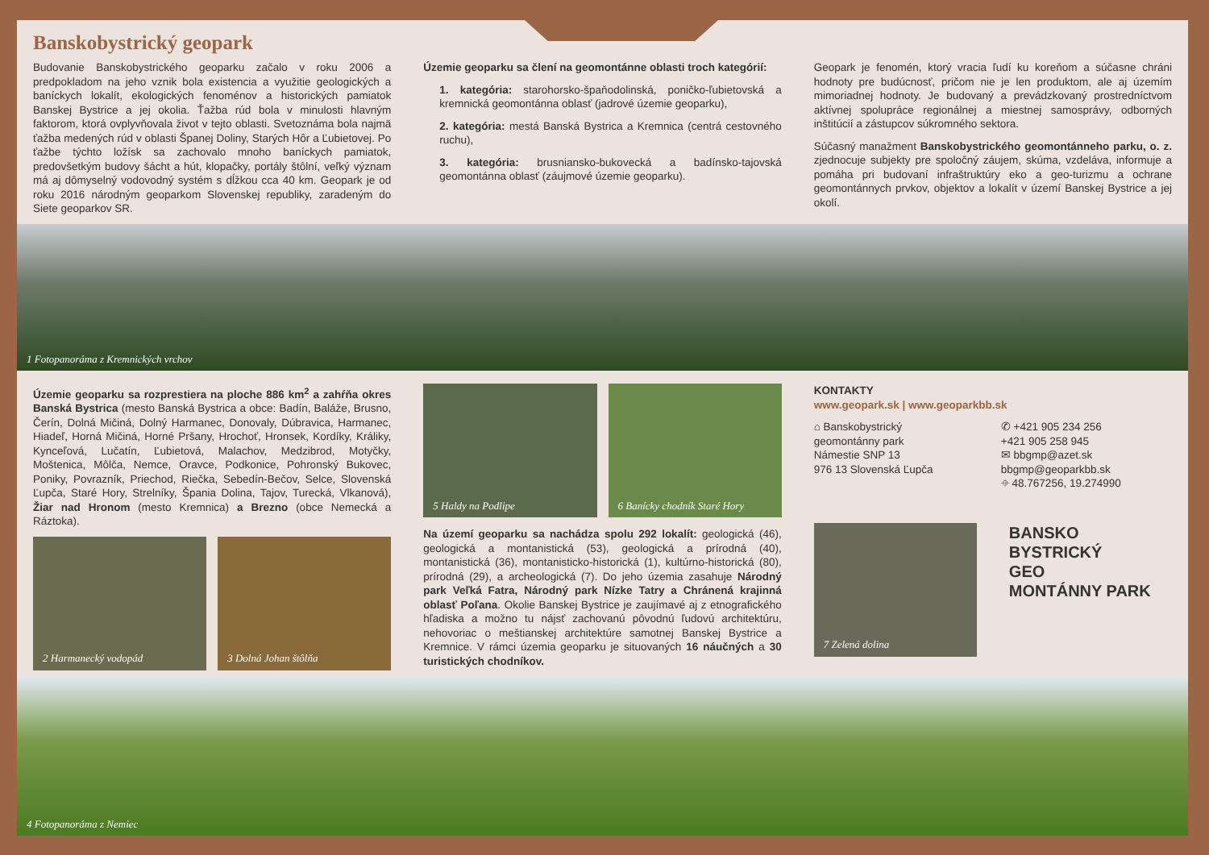Banskobystrický geopark
Budovanie Banskobystrického geoparku začalo v roku 2006 a predpokladom na jeho vznik bola existencia a využitie geologických a baníckych lokalít, ekologických fenoménov a historických pamiatok Banskej Bystrice a jej okolia. Ťažba rúd bola v minulosti hlavným faktorom, ktorá ovplyvňovala život v tejto oblasti. Svetoznáma bola najmä ťažba medených rúd v oblasti Španej Doliny, Starých Hôr a Ľubietovej. Po ťažbe týchto ložísk sa zachovalo mnoho baníckych pamiatok, predovšetkým budovy šácht a hút, klopačky, portály štôlní, veľký význam má aj dômyselný vodovodný systém s dĺžkou cca 40 km. Geopark je od roku 2016 národným geoparkom Slovenskej republiky, zaradeným do Siete geoparkov SR.
Územie geoparku sa člení na geomontánne oblasti troch kategórií:
1. kategória: starohorsko-špaňodolinská, poničko-ľubietovská a kremnická geomontánna oblasť (jadrové územie geoparku),
2. kategória: mestá Banská Bystrica a Kremnica (centrá cestovného ruchu),
3. kategória: brusniansko-bukovecká a badínsko-tajovská geomontánna oblasť (záujmové územie geoparku).
Geopark je fenomén, ktorý vracia ľudí ku koreňom a súčasne chráni hodnoty pre budúcnosť, pričom nie je len produktom, ale aj územím mimoriadnej hodnoty. Je budovaný a prevádzkovaný prostredníctvom aktívnej spolupráce regionálnej a miestnej samosprávy, odborných inštitúcií a zástupcov súkromného sektora.
Súčasný manažment Banskobystrického geomontánneho parku, o. z. zjednocuje subjekty pre spoločný záujem, skúma, vzdeláva, informuje a pomáha pri budovaní infraštruktúry eko a geo-turizmu a ochrane geomontánnych prvkov, objektov a lokalít v území Banskej Bystrice a jej okolí.
1 Fotopanoráma z Kremnických vrchov
Územie geoparku sa rozprestiera na ploche 886 km<sup>2</sup> a zahŕňa okres Banská Bystrica (mesto Banská Bystrica a obce: Badín, Baláže, Brusno, Čerín, Dolná Mičiná, Dolný Harmanec, Donovaly, Dúbravica, Harmanec, Hiadeľ, Horná Mičiná, Horné Pršany, Hrochoť, Hronsek, Kordíky, Králiky, Kynceľová, Lučatín, Ľubietová, Malachov, Medzibrod, Motyčky, Moštenica, Môlča, Nemce, Oravce, Podkonice, Pohronský Bukovec, Poniky, Povrazník, Priechod, Riečka, Sebedín-Bečov, Selce, Slovenská Ľupča, Staré Hory, Strelníky, Špania Dolina, Tajov, Turecká, Vlkanová), Žiar nad Hronom (mesto Kremnica) a Brezno (obce Nemecká a Ráztoka).
2 Harmanecký vodopád
3 Dolná Johan štôlňa
5 Haldy na Podlipe
6 Banícky chodník Staré Hory
Na území geoparku sa nachádza spolu 292 lokalít: geologická (46), geologická a montanistická (53), geologická a prírodná (40), montanistická (36), montanisticko-historická (1), kultúrno-historická (80), prírodná (29), a archeologická (7). Do jeho územia zasahuje Národný park Veľká Fatra, Národný park Nízke Tatry a Chránená krajinná oblasť Poľana. Okolie Banskej Bystrice je zaujímavé aj z etnografického hľadiska a možno tu nájsť zachovanú pôvodnú ľudovú architektúru, nehovoriac o meštianskej architektúre samotnej Banskej Bystrice a Kremnice. V rámci územia geoparku je situovaných 16 náučných a 30 turistických chodníkov.
KONTAKTY
www.geopark.sk | www.geoparkbb.sk
⌂ Banskobystrický
geomontánny park
Námestie SNP 13
976 13 Slovenská Ľupča
✆ +421 905 234 256
+421 905 258 945
✉ bbgmp@azet.sk
bbgmp@geoparkbb.sk
⌖ 48.767256, 19.274990
7 Zelená dolina
BANSKO
BYSTRICKÝ
GEO
MONTÁNNY PARK
4 Fotopanoráma z Nemiec